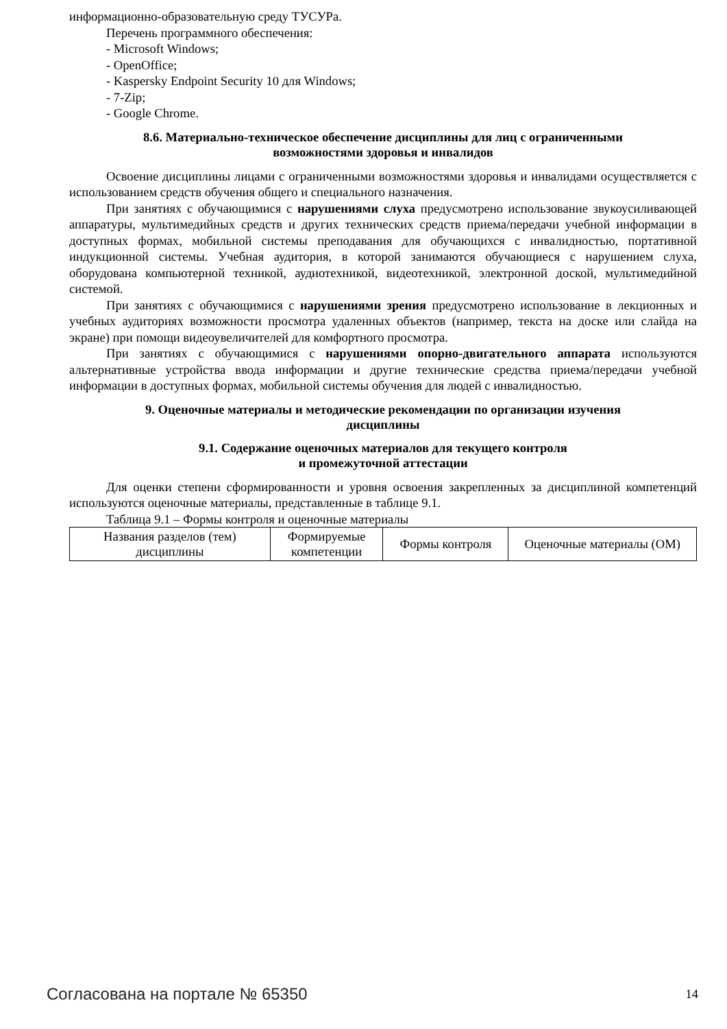информационно-образовательную среду ТУСУРа.
Перечень программного обеспечения:
- Microsoft Windows;
- OpenOffice;
- Kaspersky Endpoint Security 10 для Windows;
- 7-Zip;
- Google Chrome.
8.6. Материально-техническое обеспечение дисциплины для лиц с ограниченными
возможностями здоровья и инвалидов
Освоение дисциплины лицами с ограниченными возможностями здоровья и инвалидами осуществляется с использованием средств обучения общего и специального назначения.
При занятиях с обучающимися с нарушениями слуха предусмотрено использование звукоусиливающей аппаратуры, мультимедийных средств и других технических средств приема/передачи учебной информации в доступных формах, мобильной системы преподавания для обучающихся с инвалидностью, портативной индукционной системы. Учебная аудитория, в которой занимаются обучающиеся с нарушением слуха, оборудована компьютерной техникой, аудиотехникой, видеотехникой, электронной доской, мультимедийной системой.
При занятиях с обучающимися с нарушениями зрения предусмотрено использование в лекционных и учебных аудиториях возможности просмотра удаленных объектов (например, текста на доске или слайда на экране) при помощи видеоувеличителей для комфортного просмотра.
При занятиях с обучающимися с нарушениями опорно-двигательного аппарата используются альтернативные устройства ввода информации и другие технические средства приема/передачи учебной информации в доступных формах, мобильной системы обучения для людей с инвалидностью.
9. Оценочные материалы и методические рекомендации по организации изучения
дисциплины
9.1. Содержание оценочных материалов для текущего контроля
и промежуточной аттестации
Для оценки степени сформированности и уровня освоения закрепленных за дисциплиной компетенций используются оценочные материалы, представленные в таблице 9.1.
Таблица 9.1 – Формы контроля и оценочные материалы
| Названия разделов (тем) дисциплины | Формируемые компетенции | Формы контроля | Оценочные материалы (ОМ) |
Согласована на портале № 65350 14